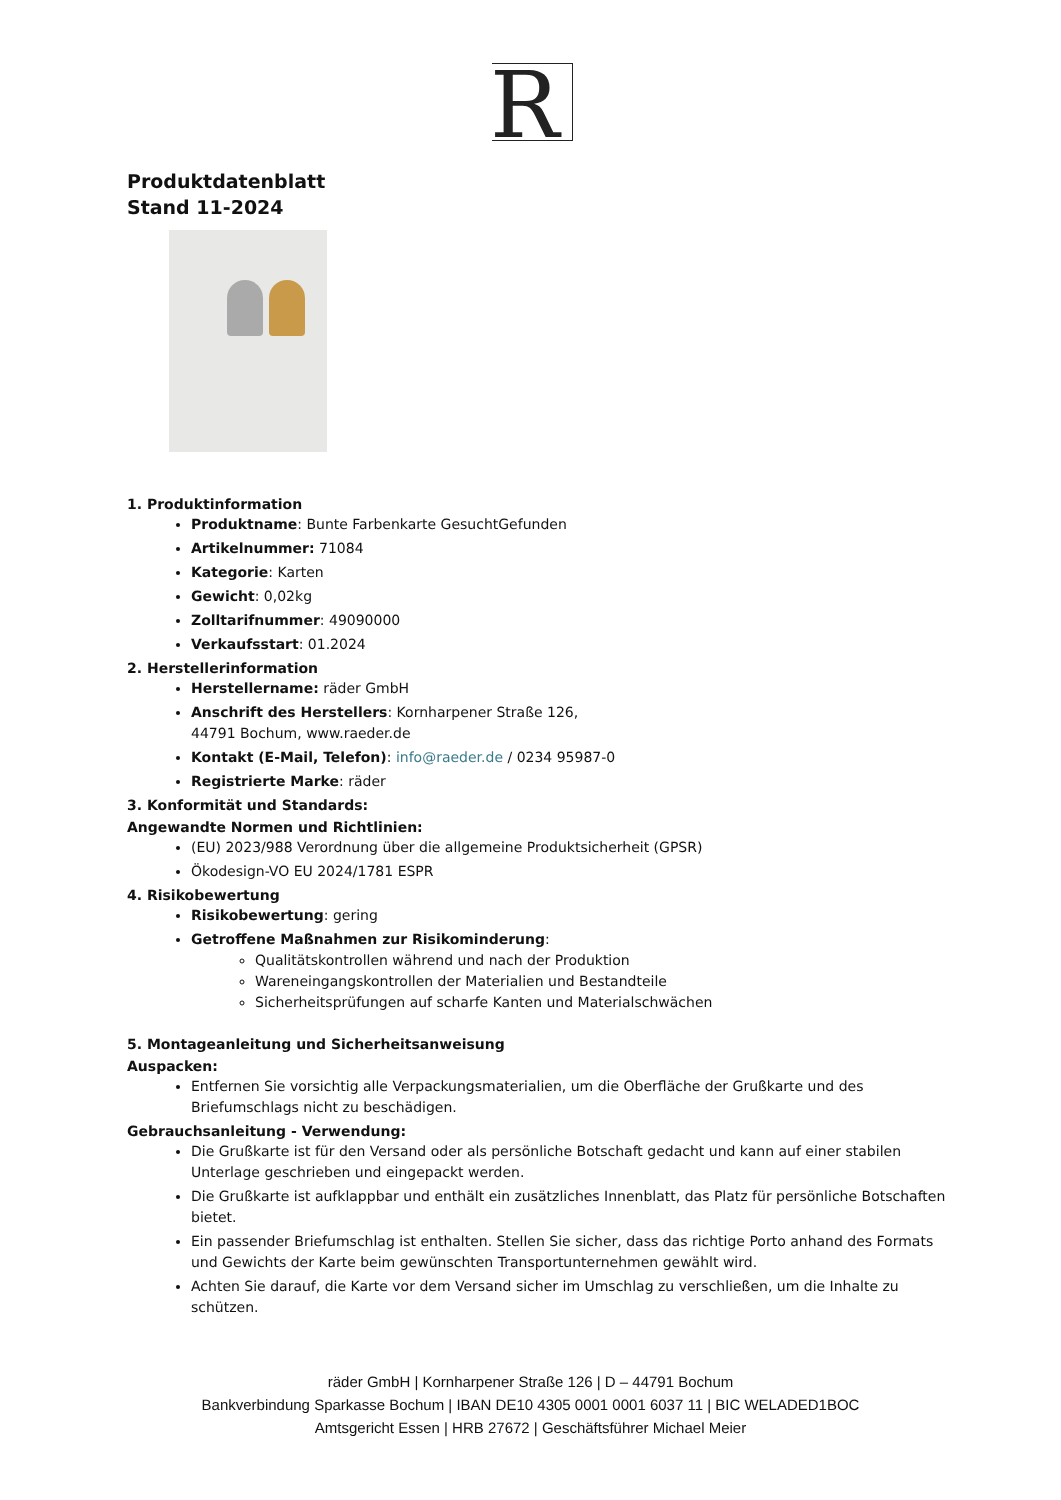R
Produktdatenblatt
Stand 11-2024
1. Produktinformation
Produktname: Bunte Farbenkarte GesuchtGefunden
Artikelnummer: 71084
Kategorie: Karten
Gewicht: 0,02kg
Zolltarifnummer: 49090000
Verkaufsstart: 01.2024
2. Herstellerinformation
Herstellername: räder GmbH
Anschrift des Herstellers: Kornharpener Straße 126,
44791 Bochum, www.raeder.de
Kontakt (E-Mail, Telefon): info@raeder.de / 0234 95987-0
Registrierte Marke: räder
3. Konformität und Standards:
Angewandte Normen und Richtlinien:
(EU) 2023/988 Verordnung über die allgemeine Produktsicherheit (GPSR)
Ökodesign-VO EU 2024/1781 ESPR
4. Risikobewertung
Risikobewertung: gering
Getroffene Maßnahmen zur Risikominderung:
Qualitätskontrollen während und nach der Produktion
Wareneingangskontrollen der Materialien und Bestandteile
Sicherheitsprüfungen auf scharfe Kanten und Materialschwächen
5. Montageanleitung und Sicherheitsanweisung
Auspacken:
Entfernen Sie vorsichtig alle Verpackungsmaterialien, um die Oberfläche der Grußkarte und des Briefumschlags nicht zu beschädigen.
Gebrauchsanleitung - Verwendung:
Die Grußkarte ist für den Versand oder als persönliche Botschaft gedacht und kann auf einer stabilen Unterlage geschrieben und eingepackt werden.
Die Grußkarte ist aufklappbar und enthält ein zusätzliches Innenblatt, das Platz für persönliche Botschaften bietet.
Ein passender Briefumschlag ist enthalten. Stellen Sie sicher, dass das richtige Porto anhand des Formats und Gewichts der Karte beim gewünschten Transportunternehmen gewählt wird.
Achten Sie darauf, die Karte vor dem Versand sicher im Umschlag zu verschließen, um die Inhalte zu schützen.
räder GmbH | Kornharpener Straße 126 | D – 44791 Bochum
Bankverbindung Sparkasse Bochum | IBAN DE10 4305 0001 0001 6037 11 | BIC WELADED1BOC
Amtsgericht Essen | HRB 27672 | Geschäftsführer Michael Meier